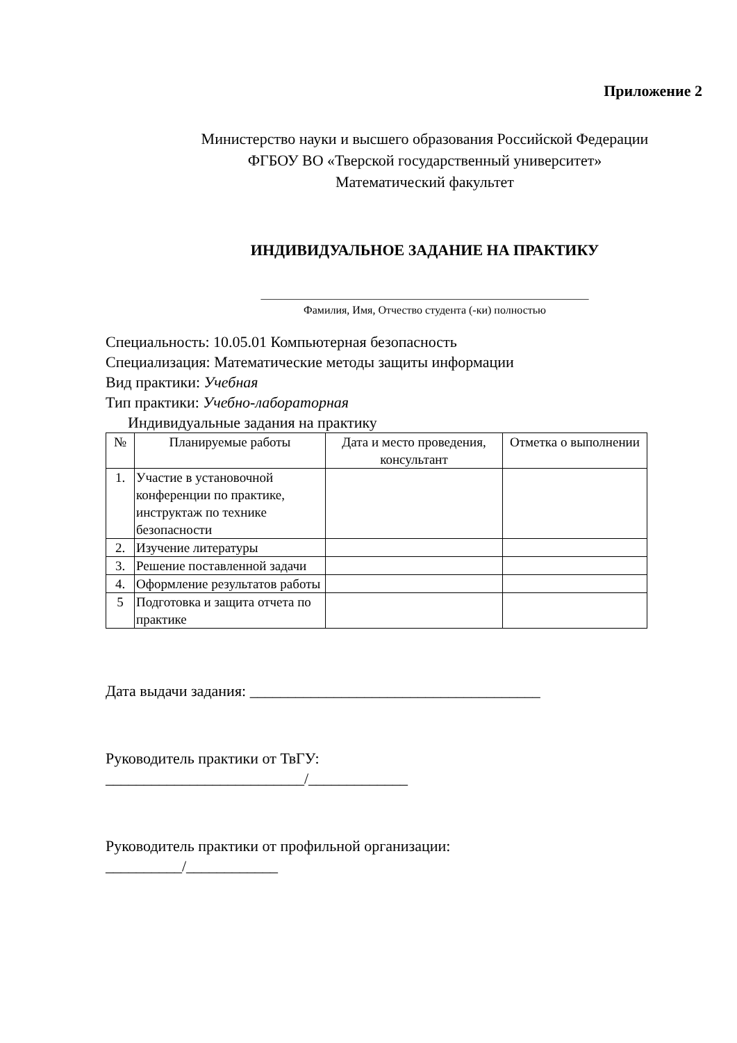Приложение 2
Министерство науки и высшего образования Российской Федерации
ФГБОУ ВО «Тверской государственный университет»
Математический факультет
ИНДИВИДУАЛЬНОЕ ЗАДАНИЕ НА ПРАКТИКУ
___________________________________________________________
Фамилия, Имя, Отчество студента (-ки) полностью
Специальность: 10.05.01 Компьютерная безопасность
Специализация: Математические методы защиты информации
Вид практики: Учебная
Тип практики: Учебно-лабораторная
Индивидуальные задания на практику
| № | Планируемые работы | Дата и место проведения, консультант | Отметка о выполнении |
| --- | --- | --- | --- |
| 1. | Участие в установочной конференции по практике, инструктаж по технике безопасности | | |
| 2. | Изучение литературы | | |
| 3. | Решение поставленной задачи | | |
| 4. | Оформление результатов работы | | |
| 5 | Подготовка и защита отчета по практике | | |
Дата выдачи задания: ______________________________________
Руководитель практики от ТвГУ:
__________________________/_____________
Руководитель практики от профильной организации:
__________/____________